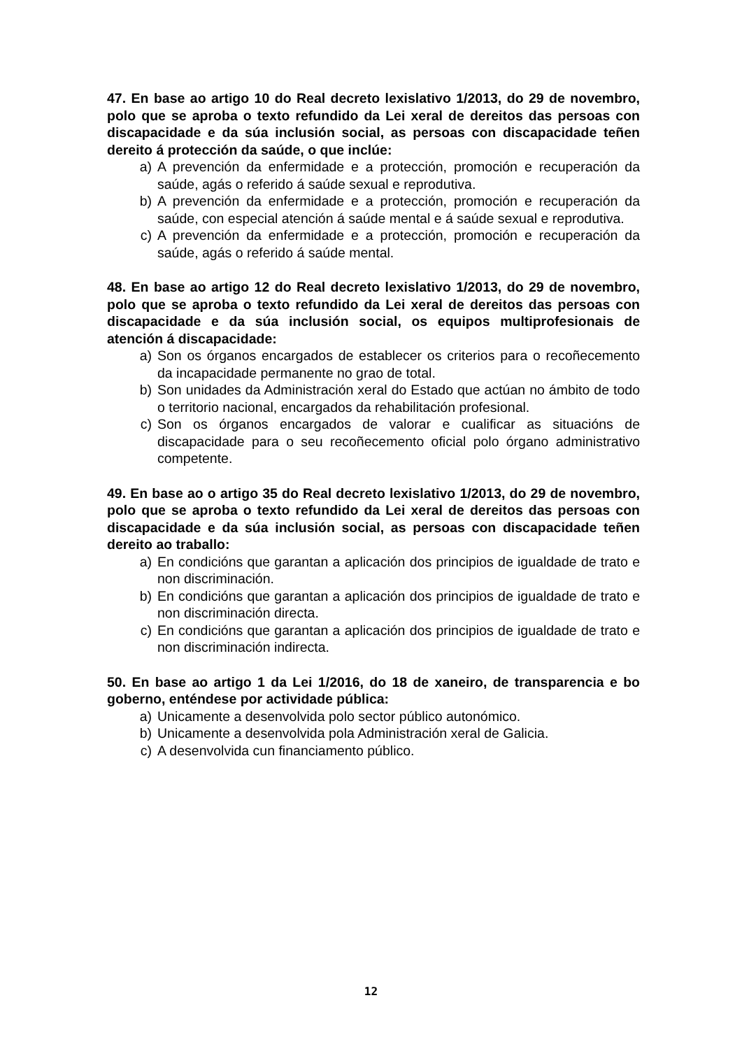47. En base ao artigo 10 do Real decreto lexislativo 1/2013, do 29 de novembro, polo que se aproba o texto refundido da Lei xeral de dereitos das persoas con discapacidade e da súa inclusión social, as persoas con discapacidade teñen dereito á protección da saúde, o que inclúe:
a) A prevención da enfermidade e a protección, promoción e recuperación da saúde, agás o referido á saúde sexual e reprodutiva.
b) A prevención da enfermidade e a protección, promoción e recuperación da saúde, con especial atención á saúde mental e á saúde sexual e reprodutiva.
c) A prevención da enfermidade e a protección, promoción e recuperación da saúde, agás o referido á saúde mental.
48. En base ao artigo 12 do Real decreto lexislativo 1/2013, do 29 de novembro, polo que se aproba o texto refundido da Lei xeral de dereitos das persoas con discapacidade e da súa inclusión social, os equipos multiprofesionais de atención á discapacidade:
a) Son os órganos encargados de establecer os criterios para o recoñecemento da incapacidade permanente no grao de total.
b) Son unidades da Administración xeral do Estado que actúan no ámbito de todo o territorio nacional, encargados da rehabilitación profesional.
c) Son os órganos encargados de valorar e cualificar as situacións de discapacidade para o seu recoñecemento oficial polo órgano administrativo competente.
49. En base ao o artigo 35 do Real decreto lexislativo 1/2013, do 29 de novembro, polo que se aproba o texto refundido da Lei xeral de dereitos das persoas con discapacidade e da súa inclusión social, as persoas con discapacidade teñen dereito ao traballo:
a) En condicións que garantan a aplicación dos principios de igualdade de trato e non discriminación.
b) En condicións que garantan a aplicación dos principios de igualdade de trato e non discriminación directa.
c) En condicións que garantan a aplicación dos principios de igualdade de trato e non discriminación indirecta.
50. En base ao artigo 1 da Lei 1/2016, do 18 de xaneiro, de transparencia e bo goberno, enténdese por actividade pública:
a) Unicamente a desenvolvida polo sector público autonómico.
b) Unicamente a desenvolvida pola Administración xeral de Galicia.
c) A desenvolvida cun financiamento público.
12